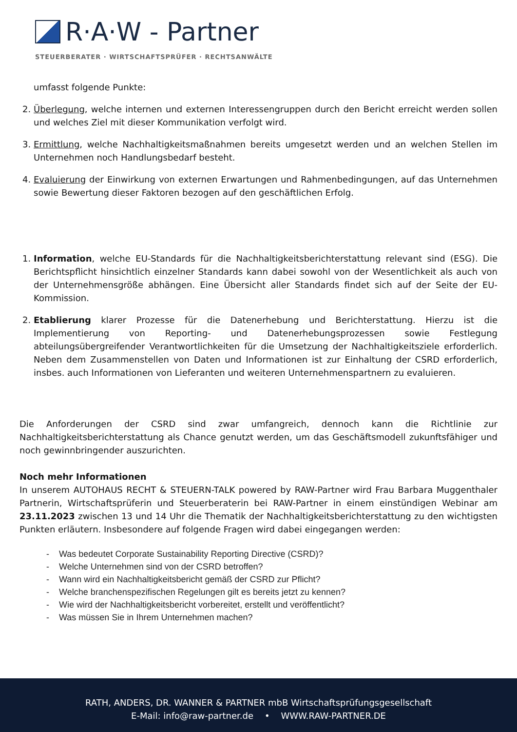R·A·W - Partner
STEUERBERATER · WIRTSCHAFTSPRÜFER · RECHTSANWÄLTE
umfasst folgende Punkte:
2. Überlegung, welche internen und externen Interessengruppen durch den Bericht erreicht werden sollen und welches Ziel mit dieser Kommunikation verfolgt wird.
3. Ermittlung, welche Nachhaltigkeitsmaßnahmen bereits umgesetzt werden und an welchen Stellen im Unternehmen noch Handlungsbedarf besteht.
4. Evaluierung der Einwirkung von externen Erwartungen und Rahmenbedingungen, auf das Unternehmen sowie Bewertung dieser Faktoren bezogen auf den geschäftlichen Erfolg.
1. Information, welche EU-Standards für die Nachhaltigkeitsberichterstattung relevant sind (ESG). Die Berichtspflicht hinsichtlich einzelner Standards kann dabei sowohl von der Wesentlichkeit als auch von der Unternehmensgröße abhängen. Eine Übersicht aller Standards findet sich auf der Seite der EU-Kommission.
2. Etablierung klarer Prozesse für die Datenerhebung und Berichterstattung. Hierzu ist die Implementierung von Reporting- und Datenerhebungsprozessen sowie Festlegung abteilungsübergreifender Verantwortlichkeiten für die Umsetzung der Nachhaltigkeitsziele erforderlich. Neben dem Zusammenstellen von Daten und Informationen ist zur Einhaltung der CSRD erforderlich, insbes. auch Informationen von Lieferanten und weiteren Unternehmenspartnern zu evaluieren.
Die Anforderungen der CSRD sind zwar umfangreich, dennoch kann die Richtlinie zur Nachhaltigkeitsberichterstattung als Chance genutzt werden, um das Geschäftsmodell zukunftsfähiger und noch gewinnbringender auszurichten.
Noch mehr Informationen
In unserem AUTOHAUS RECHT & STEUERN-TALK powered by RAW-Partner wird Frau Barbara Muggenthaler Partnerin, Wirtschaftsprüferin und Steuerberaterin bei RAW-Partner in einem einstündigen Webinar am 23.11.2023 zwischen 13 und 14 Uhr die Thematik der Nachhaltigkeitsberichterstattung zu den wichtigsten Punkten erläutern. Insbesondere auf folgende Fragen wird dabei eingegangen werden:
- Was bedeutet Corporate Sustainability Reporting Directive (CSRD)?
- Welche Unternehmen sind von der CSRD betroffen?
- Wann wird ein Nachhaltigkeitsbericht gemäß der CSRD zur Pflicht?
- Welche branchenspezifischen Regelungen gilt es bereits jetzt zu kennen?
- Wie wird der Nachhaltigkeitsbericht vorbereitet, erstellt und veröffentlicht?
- Was müssen Sie in Ihrem Unternehmen machen?
RATH, ANDERS, DR. WANNER & PARTNER mbB Wirtschaftsprüfungsgesellschaft
E-Mail: info@raw-partner.de • WWW.RAW-PARTNER.DE